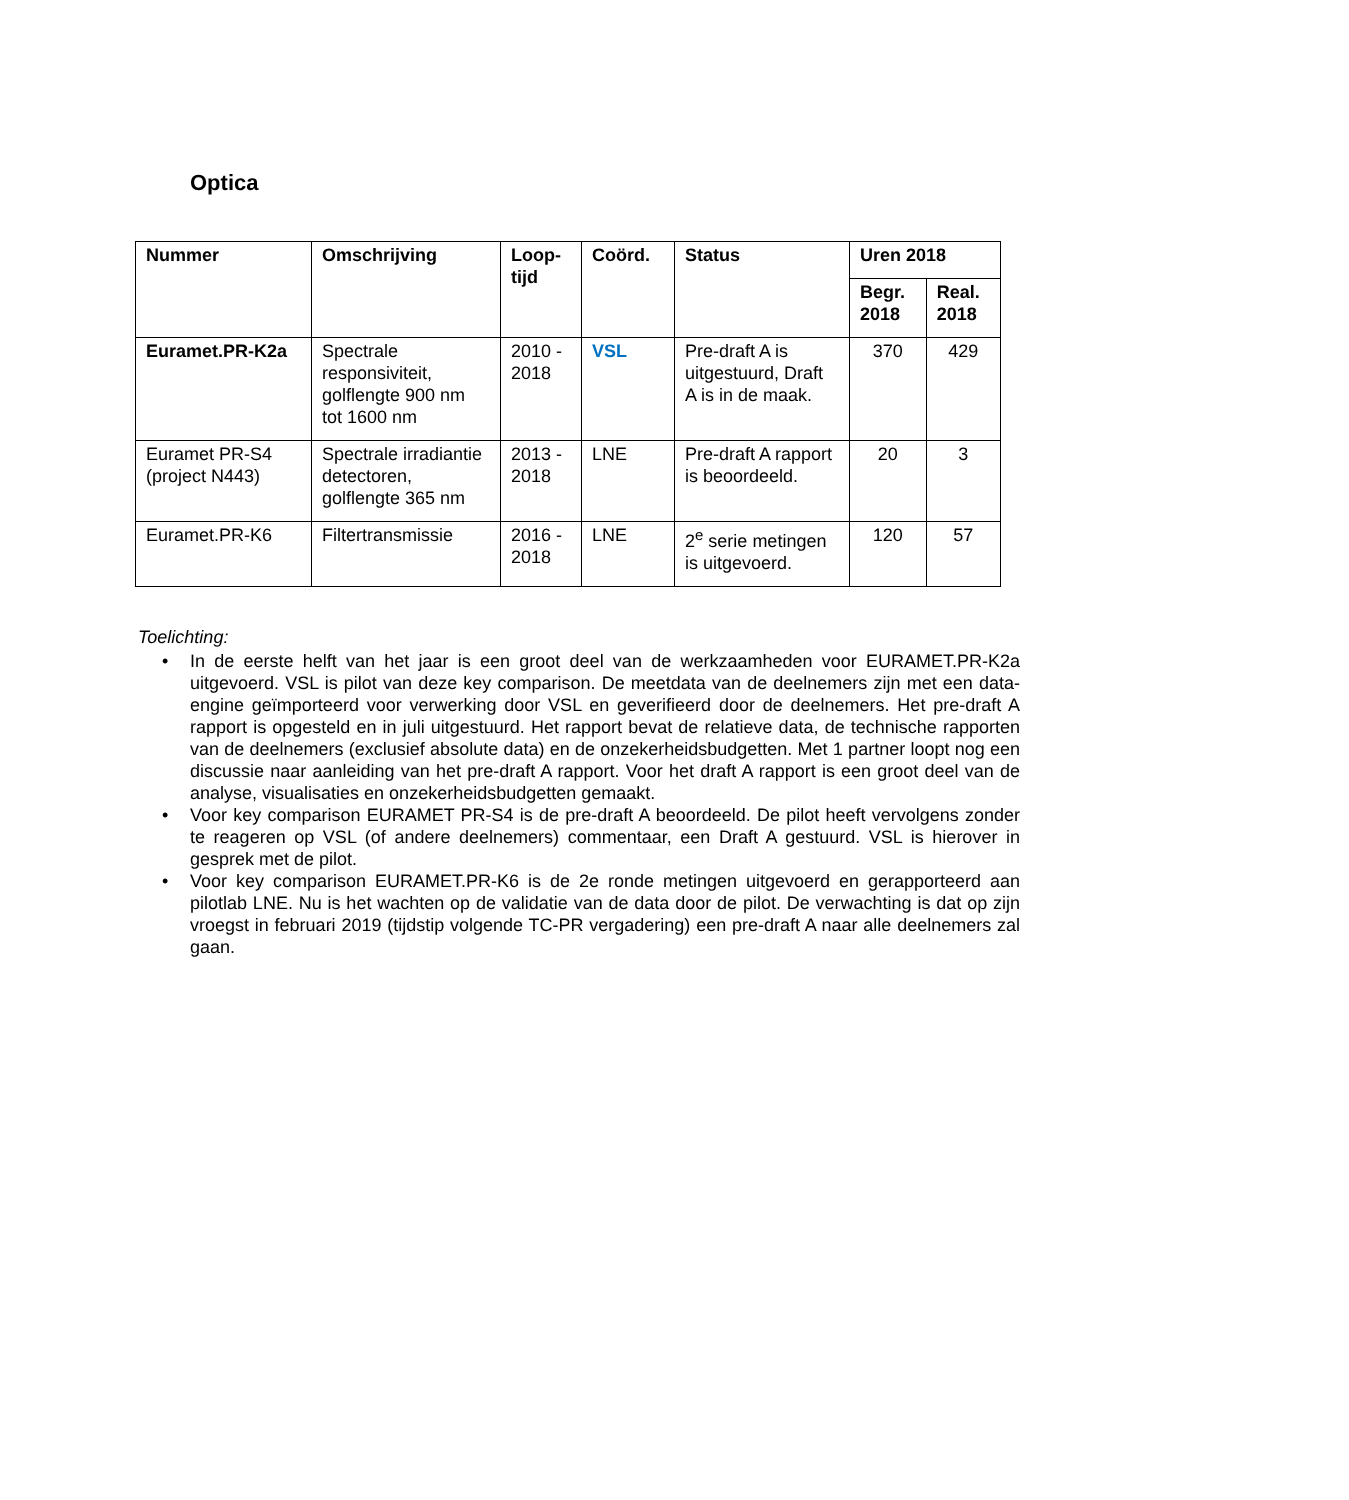Optica
| Nummer | Omschrijving | Loop- tijd | Coörd. | Status | Uren 2018 | |
| --- | --- | --- | --- | --- | --- | --- |
| | | | | | Begr. 2018 | Real. 2018 |
| Euramet.PR-K2a | Spectrale responsiviteit, golflengte 900 nm tot 1600 nm | 2010 - 2018 | VSL | Pre-draft A is uitgestuurd, Draft A is in de maak. | 370 | 429 |
| Euramet PR-S4 (project N443) | Spectrale irradiantie detectoren, golflengte 365 nm | 2013 - 2018 | LNE | Pre-draft A rapport is beoordeeld. | 20 | 3 |
| Euramet.PR-K6 | Filtertransmissie | 2016 - 2018 | LNE | 2<sup>e</sup> serie metingen is uitgevoerd. | 120 | 57 |
Toelichting:
• In de eerste helft van het jaar is een groot deel van de werkzaamheden voor EURAMET.PR-K2a uitgevoerd. VSL is pilot van deze key comparison. De meetdata van de deelnemers zijn met een data-engine geïmporteerd voor verwerking door VSL en geverifieerd door de deelnemers. Het pre-draft A rapport is opgesteld en in juli uitgestuurd. Het rapport bevat de relatieve data, de technische rapporten van de deelnemers (exclusief absolute data) en de onzekerheidsbudgetten. Met 1 partner loopt nog een discussie naar aanleiding van het pre-draft A rapport. Voor het draft A rapport is een groot deel van de analyse, visualisaties en onzekerheidsbudgetten gemaakt.
• Voor key comparison EURAMET PR-S4 is de pre-draft A beoordeeld. De pilot heeft vervolgens zonder te reageren op VSL (of andere deelnemers) commentaar, een Draft A gestuurd. VSL is hierover in gesprek met de pilot.
• Voor key comparison EURAMET.PR-K6 is de 2e ronde metingen uitgevoerd en gerapporteerd aan pilotlab LNE. Nu is het wachten op de validatie van de data door de pilot. De verwachting is dat op zijn vroegst in februari 2019 (tijdstip volgende TC-PR vergadering) een pre-draft A naar alle deelnemers zal gaan.